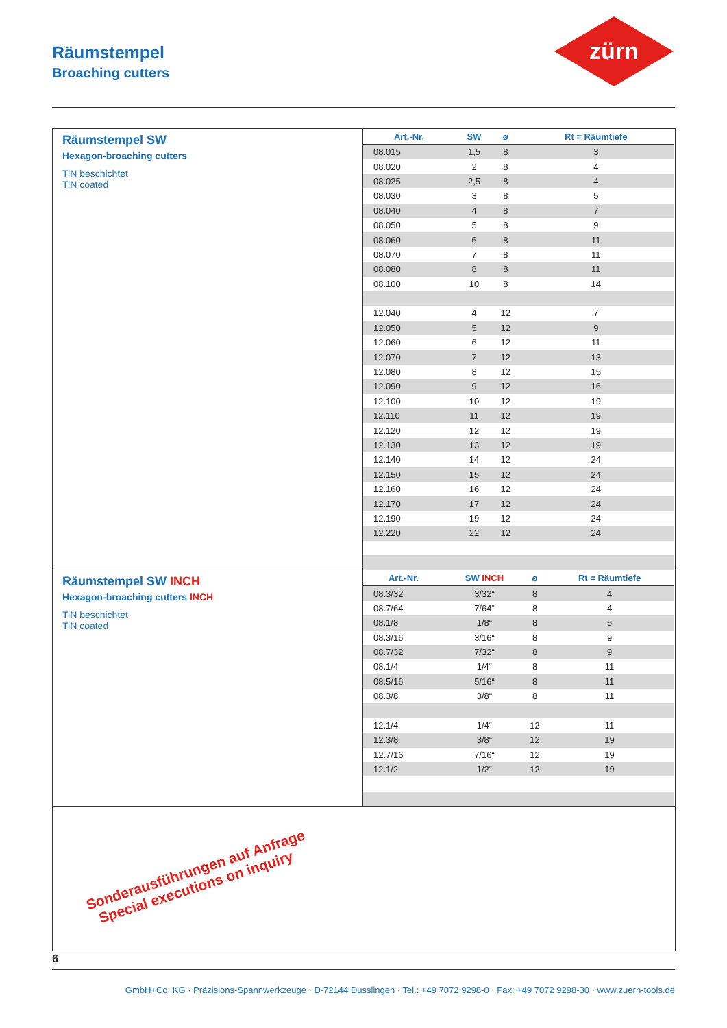Räumstempel
Broaching cutters
zürn
Räumstempel SW
Hexagon-broaching cutters
TiN beschichtet
TiN coated
| Art.-Nr. | SW | ø | Rt = Räumtiefe |
| --- | --- | --- | --- |
| 08.015 | 1,5 | 8 | 3 |
| 08.020 | 2 | 8 | 4 |
| 08.025 | 2,5 | 8 | 4 |
| 08.030 | 3 | 8 | 5 |
| 08.040 | 4 | 8 | 7 |
| 08.050 | 5 | 8 | 9 |
| 08.060 | 6 | 8 | 11 |
| 08.070 | 7 | 8 | 11 |
| 08.080 | 8 | 8 | 11 |
| 08.100 | 10 | 8 | 14 |
| 12.040 | 4 | 12 | 7 |
| 12.050 | 5 | 12 | 9 |
| 12.060 | 6 | 12 | 11 |
| 12.070 | 7 | 12 | 13 |
| 12.080 | 8 | 12 | 15 |
| 12.090 | 9 | 12 | 16 |
| 12.100 | 10 | 12 | 19 |
| 12.110 | 11 | 12 | 19 |
| 12.120 | 12 | 12 | 19 |
| 12.130 | 13 | 12 | 19 |
| 12.140 | 14 | 12 | 24 |
| 12.150 | 15 | 12 | 24 |
| 12.160 | 16 | 12 | 24 |
| 12.170 | 17 | 12 | 24 |
| 12.190 | 19 | 12 | 24 |
| 12.220 | 22 | 12 | 24 |
Räumstempel SW INCH
Hexagon-broaching cutters INCH
TiN beschichtet
TiN coated
| Art.-Nr. | SW INCH | ø | Rt = Räumtiefe |
| --- | --- | --- | --- |
| 08.3/32 | 3/32“ | 8 | 4 |
| 08.7/64 | 7/64“ | 8 | 4 |
| 08.1/8 | 1/8“ | 8 | 5 |
| 08.3/16 | 3/16“ | 8 | 9 |
| 08.7/32 | 7/32“ | 8 | 9 |
| 08.1/4 | 1/4“ | 8 | 11 |
| 08.5/16 | 5/16“ | 8 | 11 |
| 08.3/8 | 3/8“ | 8 | 11 |
| 12.1/4 | 1/4“ | 12 | 11 |
| 12.3/8 | 3/8“ | 12 | 19 |
| 12.7/16 | 7/16“ | 12 | 19 |
| 12.1/2 | 1/2“ | 12 | 19 |
Sonderausführungen auf Anfrage
Special executions on inquiry
6
GmbH+Co. KG · Präzisions-Spannwerkzeuge · D-72144 Dusslingen · Tel.: +49 7072 9298-0 · Fax: +49 7072 9298-30 · www.zuern-tools.de